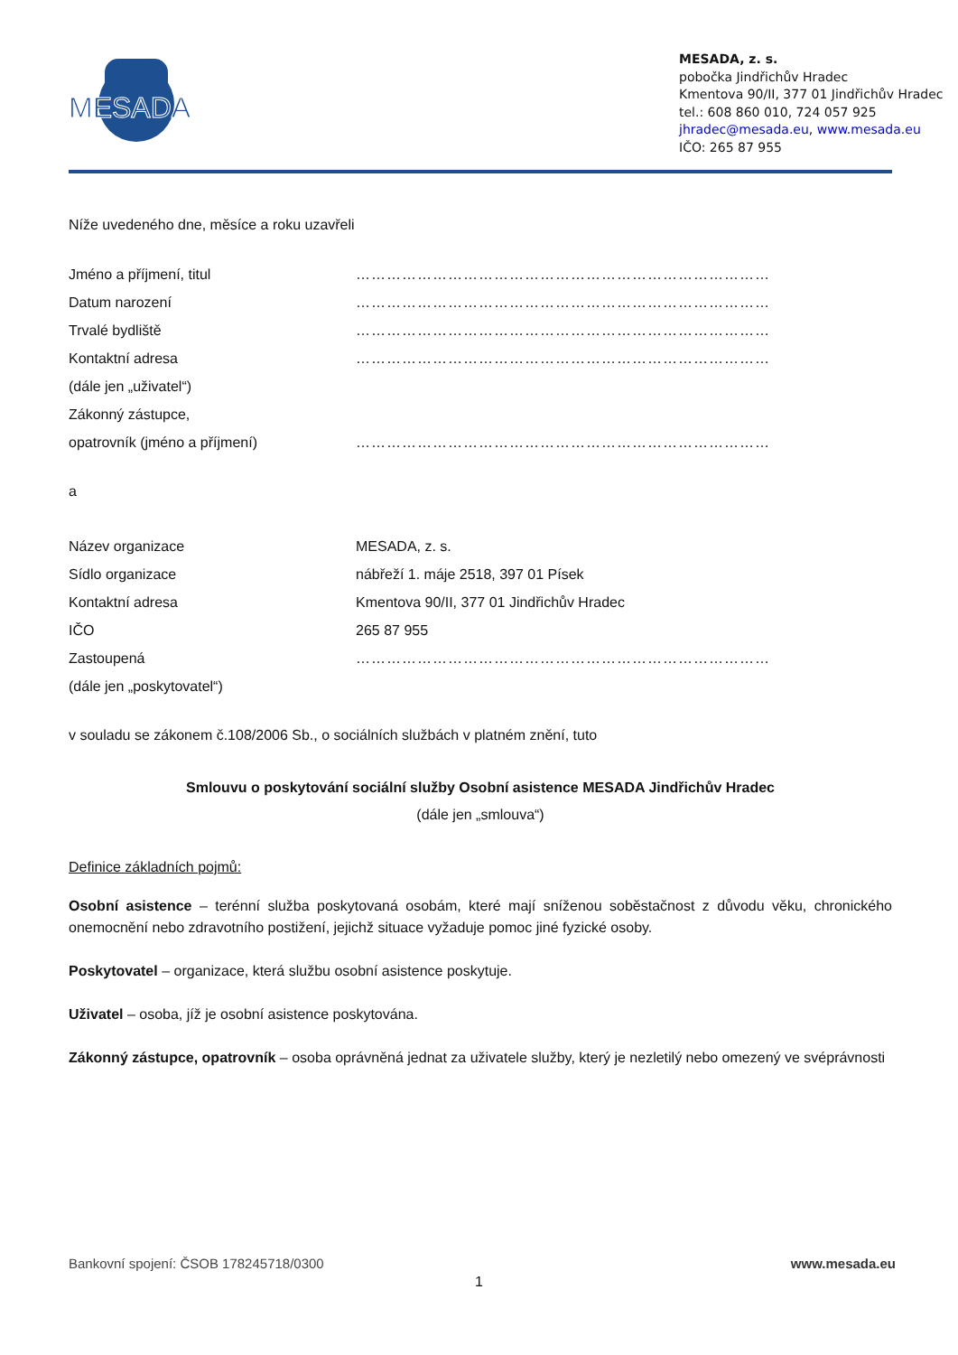MESADA
MESADA, z. s.
pobočka Jindřichův Hradec
Kmentova 90/II, 377 01 Jindřichův Hradec
tel.: 608 860 010, 724 057 925
jhradec@mesada.eu, www.mesada.eu
IČO: 265 87 955
Níže uvedeného dne, měsíce a roku uzavřeli
Jméno a příjmení, titul ………………………………………………………………………
Datum narození ………………………………………………………………………
Trvalé bydliště ………………………………………………………………………
Kontaktní adresa ………………………………………………………………………
(dále jen „uživatel“)
Zákonný zástupce,
opatrovník (jméno a příjmení) ………………………………………………………………………
a
Název organizace MESADA, z. s.
Sídlo organizace nábřeží 1. máje 2518, 397 01 Písek
Kontaktní adresa Kmentova 90/II, 377 01 Jindřichův Hradec
IČO 265 87 955
Zastoupená ………………………………………………………………………
(dále jen „poskytovatel“)
v souladu se zákonem č.108/2006 Sb., o sociálních službách v platném znění, tuto
Smlouvu o poskytování sociální služby Osobní asistence MESADA Jindřichův Hradec
(dále jen „smlouva“)
Definice základních pojmů:
Osobní asistence – terénní služba poskytovaná osobám, které mají sníženou soběstačnost z důvodu věku, chronického onemocnění nebo zdravotního postižení, jejichž situace vyžaduje pomoc jiné fyzické osoby.
Poskytovatel – organizace, která službu osobní asistence poskytuje.
Uživatel – osoba, jíž je osobní asistence poskytována.
Zákonný zástupce, opatrovník – osoba oprávněná jednat za uživatele služby, který je nezletilý nebo omezený ve svéprávnosti
Bankovní spojení: ČSOB 178245718/0300 www.mesada.eu
1